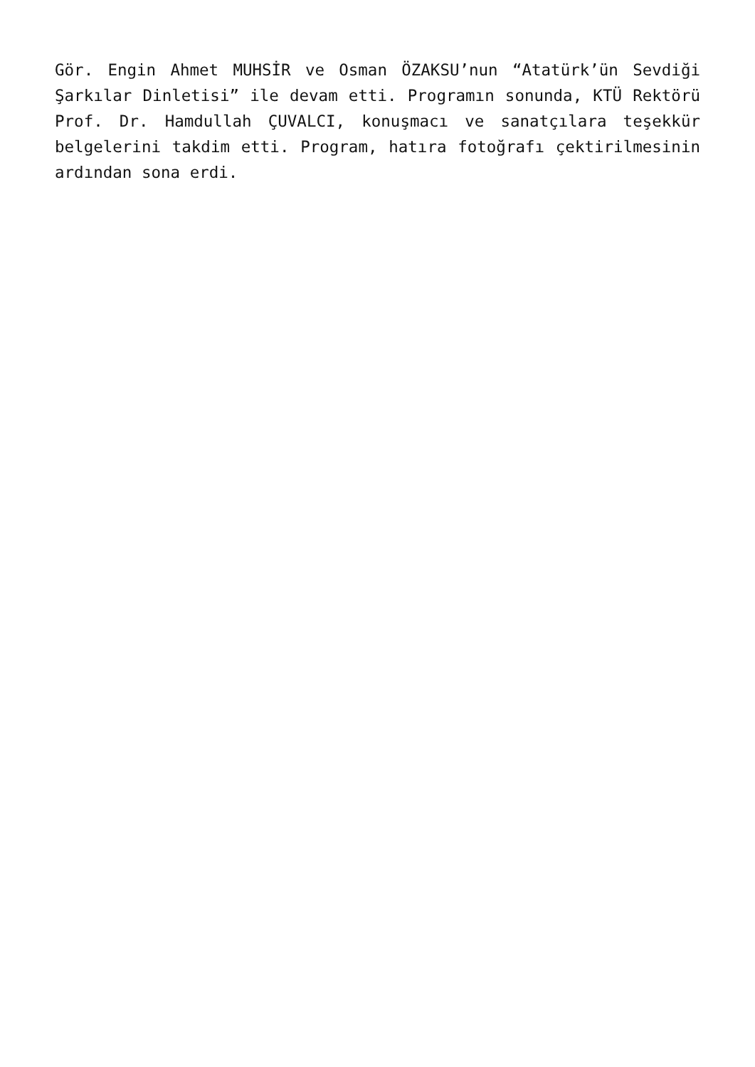Gör. Engin Ahmet MUHSİR ve Osman ÖZAKSU’nun “Atatürk’ün Sevdiği Şarkılar Dinletisi” ile devam etti. Programın sonunda, KTÜ Rektörü Prof. Dr. Hamdullah ÇUVALCI, konuşmacı ve sanatçılara teşekkür belgelerini takdim etti. Program, hatıra fotoğrafı çektirilmesinin ardından sona erdi.